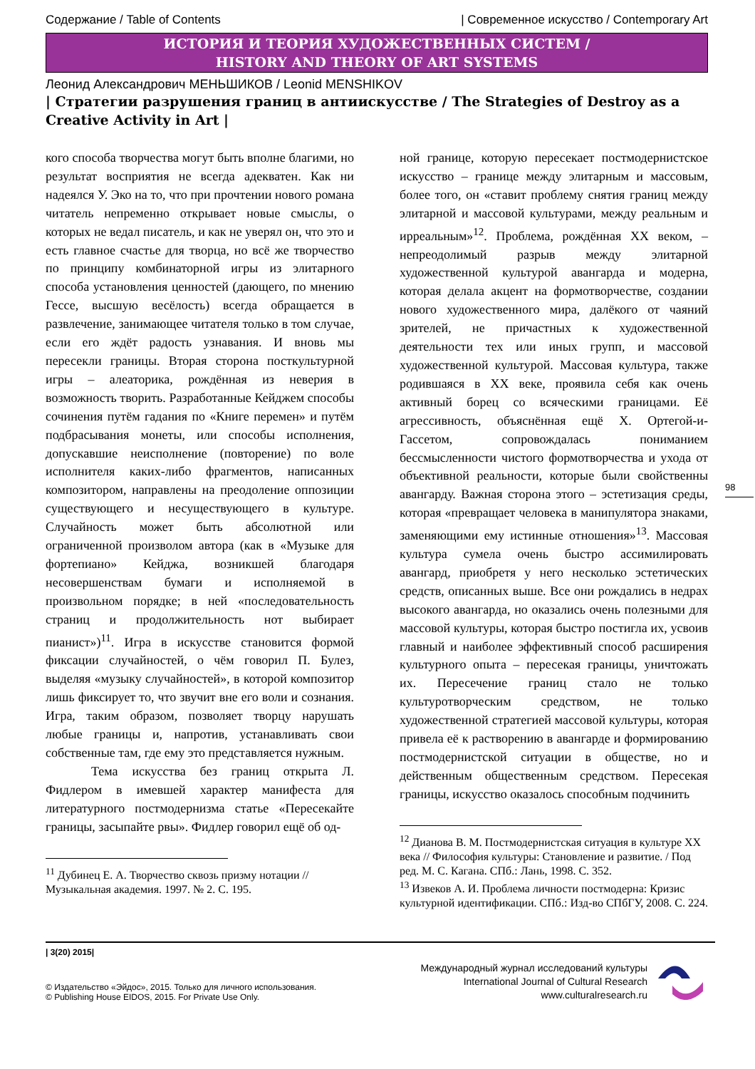Содержание / Table of Contents | Современное искусство / Contemporary Art
ИСТОРИЯ И ТЕОРИЯ ХУДОЖЕСТВЕННЫХ СИСТЕМ /
HISTORY AND THEORY OF ART SYSTEMS
Леонид Александрович МЕНЬШИКОВ / Leonid MENSHIKOV
| Стратегии разрушения границ в антиискусстве / The Strategies of Destroy as a Creative Activity in Art |
кого способа творчества могут быть вполне благими, но результат восприятия не всегда адекватен. Как ни надеялся У. Эко на то, что при прочтении нового романа читатель непременно открывает новые смыслы, о которых не ведал писатель, и как не уверял он, что это и есть главное счастье для творца, но всё же творчество по принципу комбинаторной игры из элитарного способа установления ценностей (дающего, по мнению Гессе, высшую весёлость) всегда обращается в развлечение, занимающее читателя только в том случае, если его ждёт радость узнавания. И вновь мы пересекли границы. Вторая сторона посткультурной игры – алеаторика, рождённая из неверия в возможность творить. Разработанные Кейджем способы сочинения путём гадания по «Книге перемен» и путём подбрасывания монеты, или способы исполнения, допускавшие неисполнение (повторение) по воле исполнителя каких-либо фрагментов, написанных композитором, направлены на преодоление оппозиции существующего и несуществующего в культуре. Случайность может быть абсолютной или ограниченной произволом автора (как в «Музыке для фортепиано» Кейджа, возникшей благодаря несовершенствам бумаги и исполняемой в произвольном порядке; в ней «последовательность страниц и продолжительность нот выбирает пианист»)<sup>11</sup>. Игра в искусстве становится формой фиксации случайностей, о чём говорил П. Булез, выделяя «музыку случайностей», в которой композитор лишь фиксирует то, что звучит вне его воли и сознания. Игра, таким образом, позволяет творцу нарушать любые границы и, напротив, устанавливать свои собственные там, где ему это представляется нужным.
Тема искусства без границ открыта Л. Фидлером в имевшей характер манифеста для литературного постмодернизма статье «Пересекайте границы, засыпайте рвы». Фидлер говорил ещё об од-
<sup>11</sup> Дубинец Е. А. Творчество сквозь призму нотации // Музыкальная академия. 1997. № 2. С. 195.
ной границе, которую пересекает постмодернистское искусство – границе между элитарным и массовым, более того, он «ставит проблему снятия границ между элитарной и массовой культурами, между реальным и ирреальным»<sup>12</sup>. Проблема, рождённая XX веком, – непреодолимый разрыв между элитарной художественной культурой авангарда и модерна, которая делала акцент на формотворчестве, создании нового художественного мира, далёкого от чаяний зрителей, не причастных к художественной деятельности тех или иных групп, и массовой художественной культурой. Массовая культура, также родившаяся в XX веке, проявила себя как очень активный борец со всяческими границами. Её агрессивность, объяснённая ещё Х. Ортегой-и-Гассетом, сопровождалась пониманием бессмысленности чистого формотворчества и ухода от объективной реальности, которые были свойственны авангарду. Важная сторона этого – эстетизация среды, которая «превращает человека в манипулятора знаками, заменяющими ему истинные отношения»<sup>13</sup>. Массовая культура сумела очень быстро ассимилировать авангард, приобретя у него несколько эстетических средств, описанных выше. Все они рождались в недрах высокого авангарда, но оказались очень полезными для массовой культуры, которая быстро постигла их, усвоив главный и наиболее эффективный способ расширения культурного опыта – пересекая границы, уничтожать их. Пересечение границ стало не только культуротворческим средством, не только художественной стратегией массовой культуры, которая привела её к растворению в авангарде и формированию постмодернистской ситуации в обществе, но и действенным общественным средством. Пересекая границы, искусство оказалось способным подчинить
<sup>12</sup> Дианова В. М. Постмодернистская ситуация в культуре XX века // Философия культуры: Становление и развитие. / Под ред. М. С. Кагана. СПб.: Лань, 1998. С. 352.
<sup>13</sup> Извеков А. И. Проблема личности постмодерна: Кризис культурной идентификации. СПб.: Изд-во СПбГУ, 2008. С. 224.
98
| 3(20) 2015|
© Издательство «Эйдос», 2015. Только для личного использования.
© Publishing House EIDOS, 2015. For Private Use Only.
Международный журнал исследований культуры
International Journal of Cultural Research
www.culturalresearch.ru